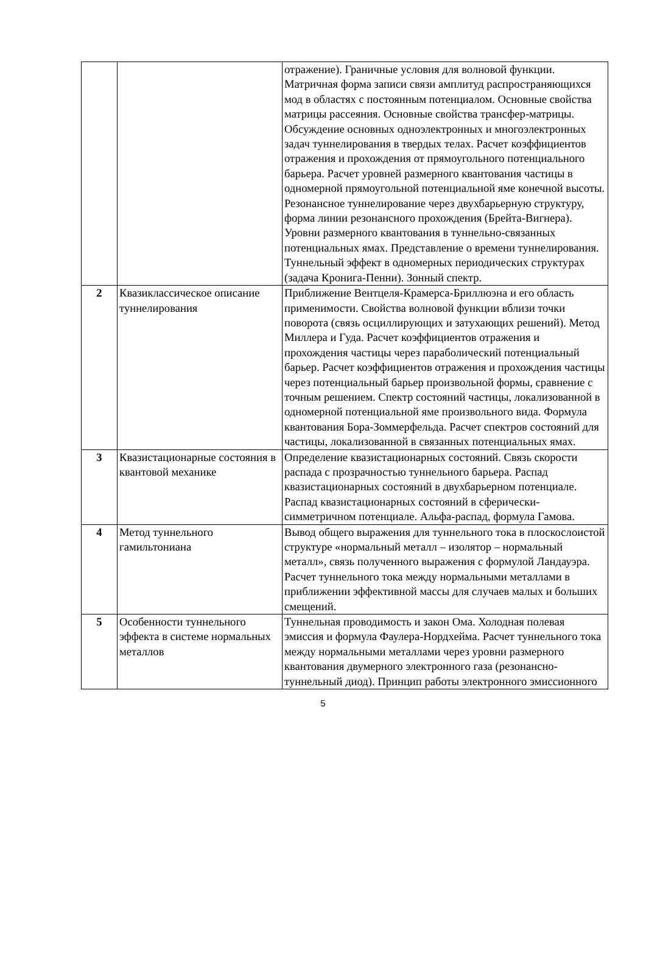| | | отражение). Граничные условия для волновой функции. Матричная форма записи связи амплитуд распространяющихся мод в областях с постоянным потенциалом. Основные свойства матрицы рассеяния. Основные свойства трансфер-матрицы. Обсуждение основных одноэлектронных и многоэлектронных задач туннелирования в твердых телах. Расчет коэффициентов отражения и прохождения от прямоугольного потенциального барьера. Расчет уровней размерного квантования частицы в одномерной прямоугольной потенциальной яме конечной высоты. Резонансное туннелирование через двухбарьерную структуру, форма линии резонансного прохождения (Брейта-Вигнера). Уровни размерного квантования в туннельно-связанных потенциальных ямах. Представление о времени туннелирования. Туннельный эффект в одномерных периодических структурах (задача Кронига-Пенни). Зонный спектр. |
| 2 | Квазиклассическое описание туннелирования | Приближение Вентцеля-Крамерса-Бриллюэна и его область применимости. Свойства волновой функции вблизи точки поворота (связь осциллирующих и затухающих решений). Метод Миллера и Гуда. Расчет коэффициентов отражения и прохождения частицы через параболический потенциальный барьер. Расчет коэффициентов отражения и прохождения частицы через потенциальный барьер произвольной формы, сравнение с точным решением. Спектр состояний частицы, локализованной в одномерной потенциальной яме произвольного вида. Формула квантования Бора-Зоммерфельда. Расчет спектров состояний для частицы, локализованной в связанных потенциальных ямах. |
| 3 | Квазистационарные состояния в квантовой механике | Определение квазистационарных состояний. Связь скорости распада с прозрачностью туннельного барьера. Распад квазистационарных состояний в двухбарьерном потенциале. Распад квазистационарных состояний в сферически-симметричном потенциале. Альфа-распад, формула Гамова. |
| 4 | Метод туннельного гамильтониана | Вывод общего выражения для туннельного тока в плоскослоистой структуре «нормальный металл – изолятор – нормальный металл», связь полученного выражения с формулой Ландауэра. Расчет туннельного тока между нормальными металлами в приближении эффективной массы для случаев малых и больших смещений. |
| 5 | Особенности туннельного эффекта в системе нормальных металлов | Туннельная проводимость и закон Ома. Холодная полевая эмиссия и формула Фаулера-Нордхейма. Расчет туннельного тока между нормальными металлами через уровни размерного квантования двумерного электронного газа (резонансно-туннельный диод). Принцип работы электронного эмиссионного |
5